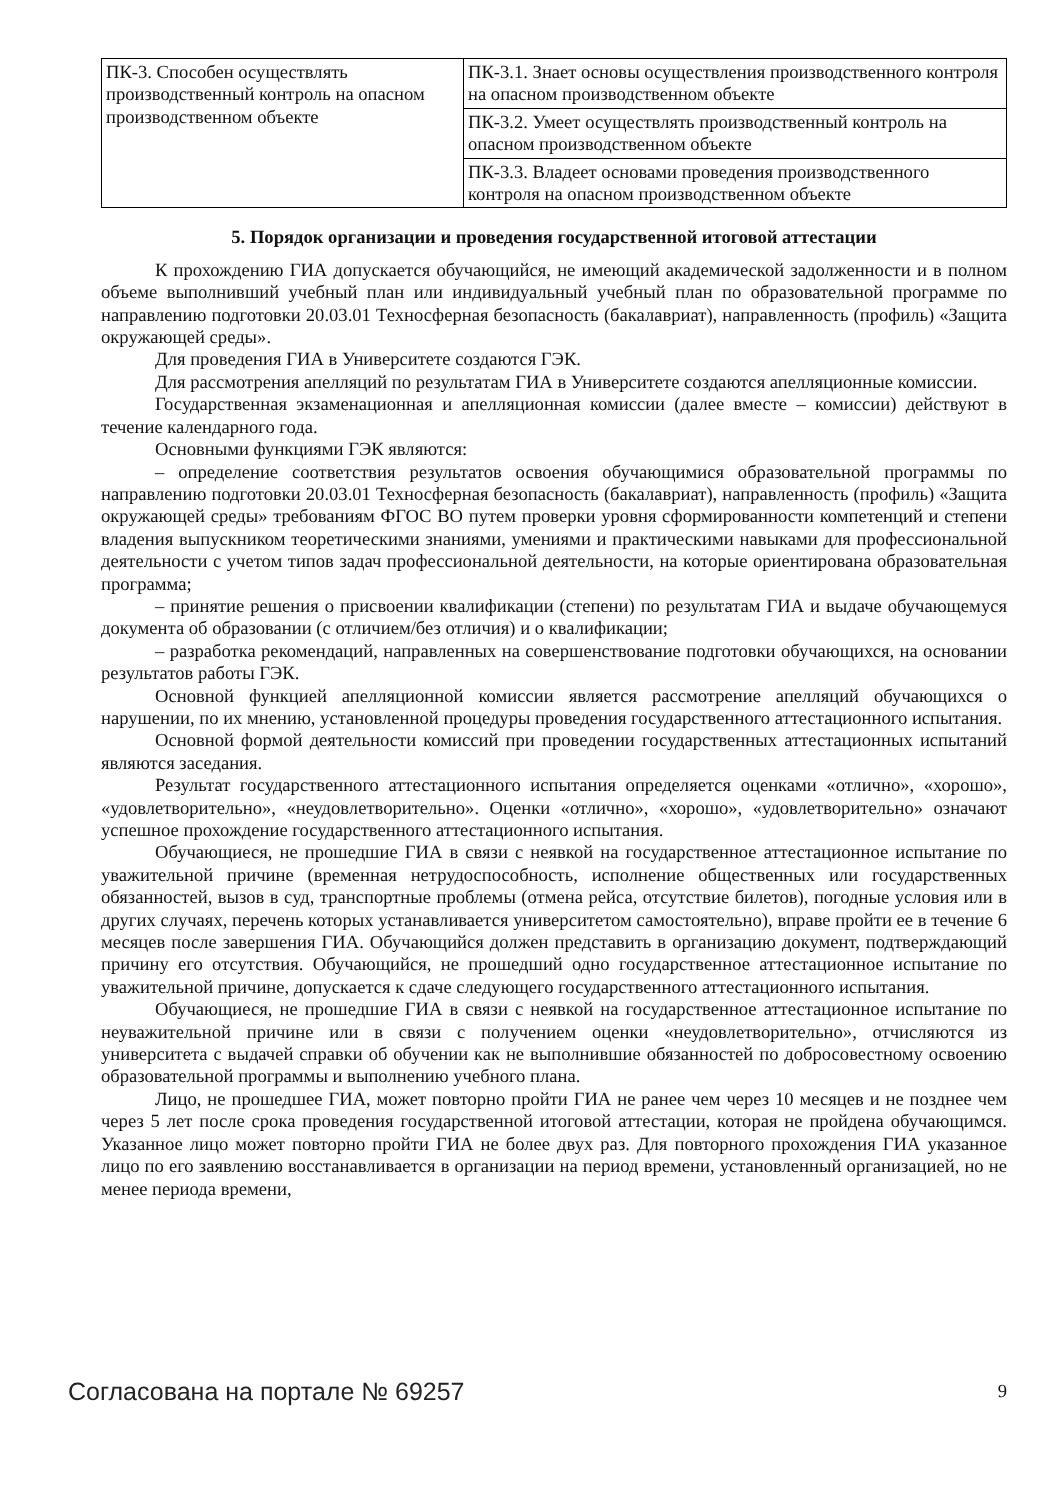| ПК-3. Способен осуществлять производственный контроль на опасном производственном объекте | ПК-3.1. Знает основы осуществления производственного контроля на опасном производственном объекте |
| | ПК-3.2. Умеет осуществлять производственный контроль на опасном производственном объекте |
| | ПК-3.3. Владеет основами проведения производственного контроля на опасном производственном объекте |
5. Порядок организации и проведения государственной итоговой аттестации
К прохождению ГИА допускается обучающийся, не имеющий академической задолженности и в полном объеме выполнивший учебный план или индивидуальный учебный план по образовательной программе по направлению подготовки 20.03.01 Техносферная безопасность (бакалавриат), направленность (профиль) «Защита окружающей среды».
Для проведения ГИА в Университете создаются ГЭК.
Для рассмотрения апелляций по результатам ГИА в Университете создаются апелляционные комиссии.
Государственная экзаменационная и апелляционная комиссии (далее вместе – комиссии) действуют в течение календарного года.
Основными функциями ГЭК являются:
– определение соответствия результатов освоения обучающимися образовательной программы по направлению подготовки 20.03.01 Техносферная безопасность (бакалавриат), направленность (профиль) «Защита окружающей среды» требованиям ФГОС ВО путем проверки уровня сформированности компетенций и степени владения выпускником теоретическими знаниями, умениями и практическими навыками для профессиональной деятельности с учетом типов задач профессиональной деятельности, на которые ориентирована образовательная программа;
– принятие решения о присвоении квалификации (степени) по результатам ГИА и выдаче обучающемуся документа об образовании (с отличием/без отличия) и о квалификации;
– разработка рекомендаций, направленных на совершенствование подготовки обучающихся, на основании результатов работы ГЭК.
Основной функцией апелляционной комиссии является рассмотрение апелляций обучающихся о нарушении, по их мнению, установленной процедуры проведения государственного аттестационного испытания.
Основной формой деятельности комиссий при проведении государственных аттестационных испытаний являются заседания.
Результат государственного аттестационного испытания определяется оценками «отлично», «хорошо», «удовлетворительно», «неудовлетворительно». Оценки «отлично», «хорошо», «удовлетворительно» означают успешное прохождение государственного аттестационного испытания.
Обучающиеся, не прошедшие ГИА в связи с неявкой на государственное аттестационное испытание по уважительной причине (временная нетрудоспособность, исполнение общественных или государственных обязанностей, вызов в суд, транспортные проблемы (отмена рейса, отсутствие билетов), погодные условия или в других случаях, перечень которых устанавливается университетом самостоятельно), вправе пройти ее в течение 6 месяцев после завершения ГИА. Обучающийся должен представить в организацию документ, подтверждающий причину его отсутствия. Обучающийся, не прошедший одно государственное аттестационное испытание по уважительной причине, допускается к сдаче следующего государственного аттестационного испытания.
Обучающиеся, не прошедшие ГИА в связи с неявкой на государственное аттестационное испытание по неуважительной причине или в связи с получением оценки «неудовлетворительно», отчисляются из университета с выдачей справки об обучении как не выполнившие обязанностей по добросовестному освоению образовательной программы и выполнению учебного плана.
Лицо, не прошедшее ГИА, может повторно пройти ГИА не ранее чем через 10 месяцев и не позднее чем через 5 лет после срока проведения государственной итоговой аттестации, которая не пройдена обучающимся. Указанное лицо может повторно пройти ГИА не более двух раз. Для повторного прохождения ГИА указанное лицо по его заявлению восстанавливается в организации на период времени, установленный организацией, но не менее периода времени,
Согласована на портале № 69257 9